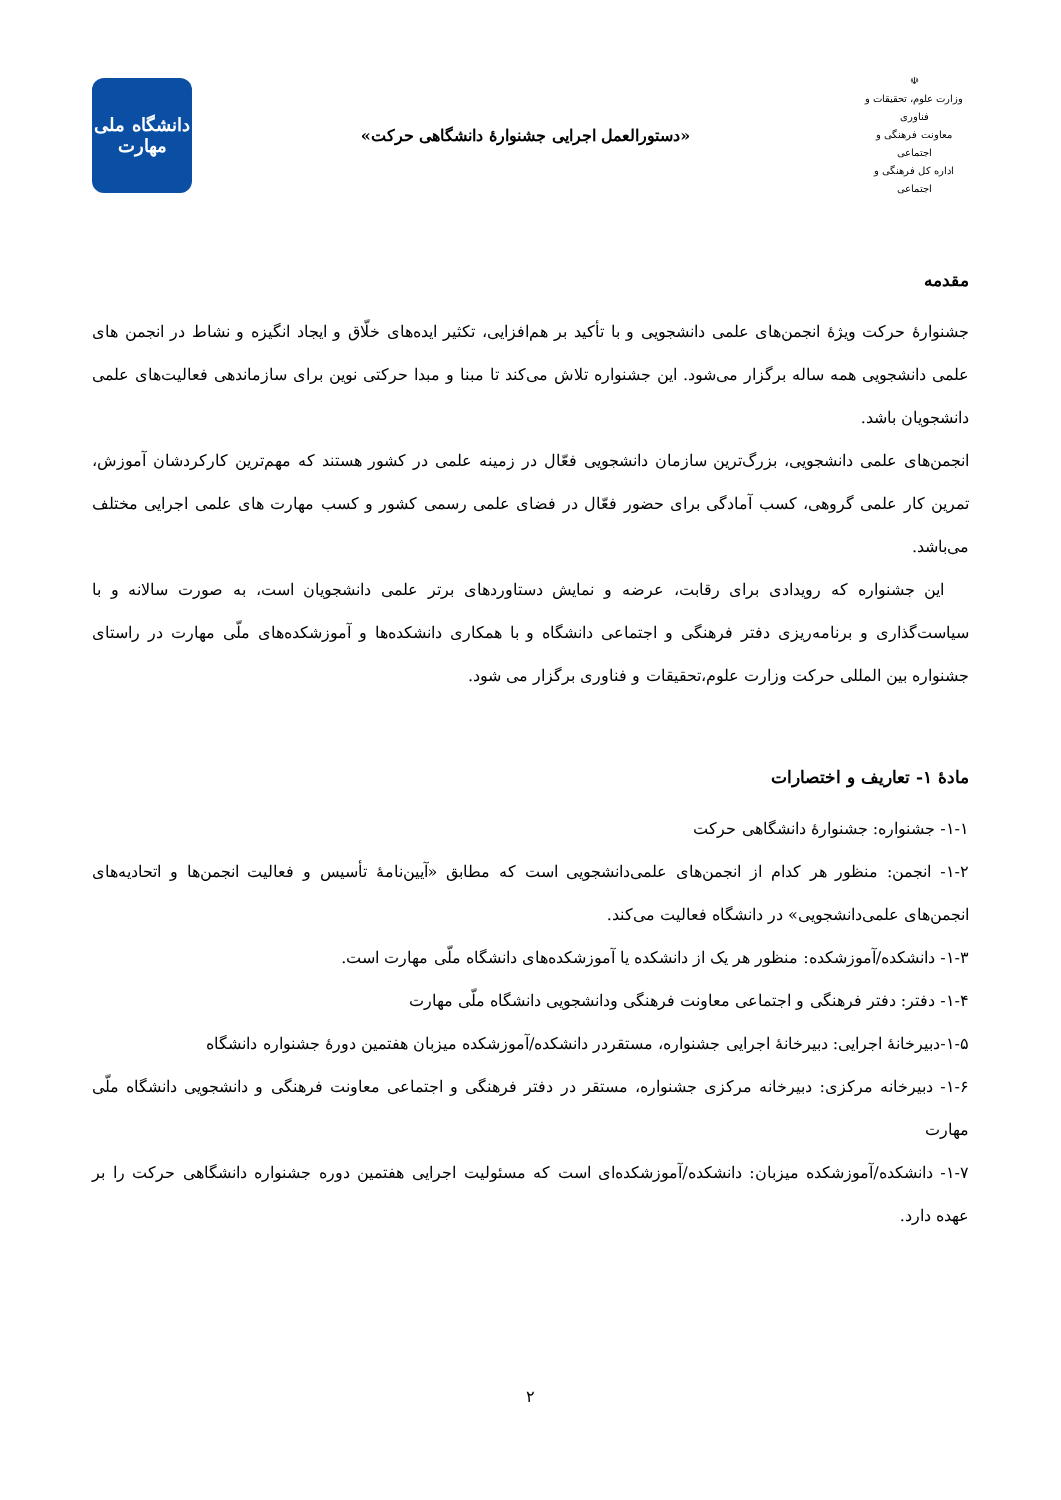☫
وزارت علوم، تحقیقات و فناوری
معاونت فرهنگی و اجتماعی
اداره کل فرهنگی و اجتماعی
«دستورالعمل اجرایی جشنوارۀ دانشگاهی حرکت»
دانشگاه ملی
مهارت
مقدمه
جشنوارۀ حرکت ویژۀ انجمن‌های علمی دانشجویی و با تأکید بر هم‌افزایی، تکثیر ایده‌های خلّاق و ایجاد انگیزه و نشاط در انجمن های علمی دانشجویی همه ساله برگزار می‌شود. این جشنواره تلاش می‌کند تا مبنا و مبدا حرکتی نوین برای سازماندهی فعالیت‌های علمی دانشجویان باشد.
انجمن‌های علمی دانشجویی، بزرگ‌ترین سازمان دانشجویی فعّال در زمینه علمی در کشور هستند که مهم‌ترین کارکردشان آموزش، تمرین کار علمی گروهی، کسب آمادگی برای حضور فعّال در فضای علمی رسمی کشور و کسب مهارت های علمی اجرایی مختلف می‌باشد.
این جشنواره که رویدادی برای رقابت، عرضه و نمایش دستاوردهای برتر علمی دانشجویان است، به صورت سالانه و با سیاست‌گذاری و برنامه‌ریزی دفتر فرهنگی و اجتماعی دانشگاه و با همکاری دانشکده‌ها و آموزشکده‌های ملّی مهارت در راستای جشنواره بین المللی حرکت وزارت علوم،تحقیقات و فناوری برگزار می شود.
مادۀ ۱- تعاریف و اختصارات
۱-۱- جشنواره: جشنوارۀ دانشگاهی حرکت
۱-۲- انجمن: منظور هر کدام از انجمن‌های علمی‌دانشجویی است که مطابق «آیین‌نامۀ تأسیس و فعالیت انجمن‌ها و اتحادیه‌های انجمن‌های علمی‌دانشجویی» در دانشگاه فعالیت می‌کند.
۱-۳- دانشکده/آموزشکده: منظور هر یک از دانشکده یا آموزشکده‌های دانشگاه ملّی مهارت است.
۱-۴- دفتر: دفتر فرهنگی و اجتماعی معاونت فرهنگی ودانشجویی دانشگاه ملّی مهارت
۱-۵-دبیرخانۀ اجرایی: دبیرخانۀ اجرایی جشنواره، مستقردر دانشکده/آموزشکده میزبان هفتمین دورۀ جشنواره دانشگاه
۱-۶- دبیرخانه مرکزی: دبیرخانه مرکزی جشنواره، مستقر در دفتر فرهنگی و اجتماعی معاونت فرهنگی و دانشجویی دانشگاه ملّی مهارت
۱-۷- دانشکده/آموزشکده میزبان: دانشکده/آموزشکده‌ای است که مسئولیت اجرایی هفتمین دوره جشنواره دانشگاهی حرکت را بر عهده دارد.
۲